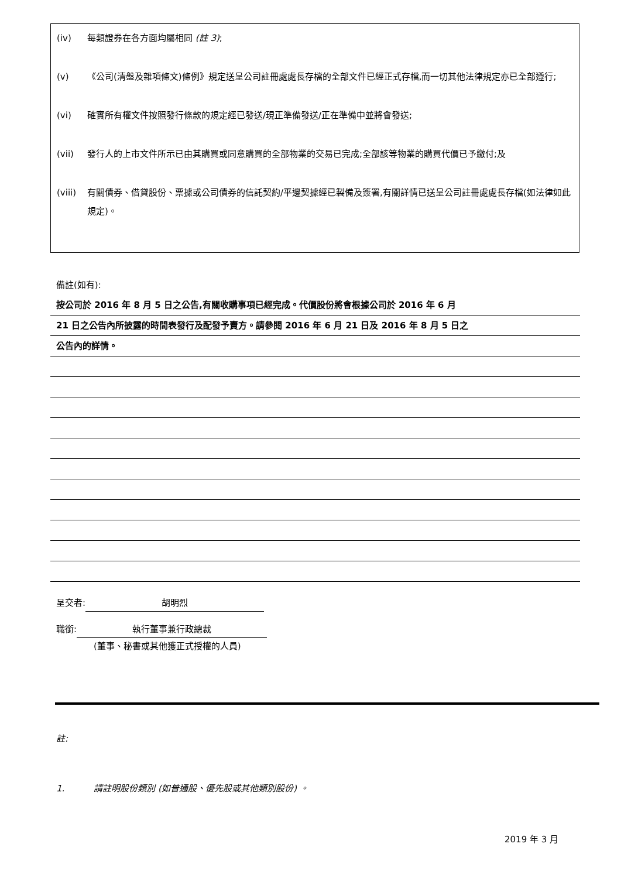(iv) 每類證券在各方面均屬相同 (註 3);
(v) 《公司(清盤及雜項條文)條例》規定送呈公司註冊處處長存檔的全部文件已經正式存檔,而一切其他法律規定亦已全部遵行;
(vi) 確實所有權文件按照發行條款的規定經已發送/現正準備發送/正在準備中並將會發送;
(vii) 發行人的上市文件所示已由其購買或同意購買的全部物業的交易已完成;全部該等物業的購買代價已予繳付;及
(viii) 有關債券、借貸股份、票據或公司債券的信託契約/平邊契據經已製備及簽署,有關詳情已送呈公司註冊處處長存檔(如法律如此規定)。
備註(如有):
按公司於 2016 年 8 月 5 日之公告,有關收購事項已經完成。代價股份將會根據公司於 2016 年 6 月
21 日之公告內所披露的時間表發行及配發予賣方。請參閱 2016 年 6 月 21 日及 2016 年 8 月 5 日之
公告內的詳情。
呈交者: 胡明烈
職銜: 執行董事兼行政總裁
(董事、秘書或其他獲正式授權的人員)
註:
1. 請註明股份類別 (如普通股、優先股或其他類別股份) 。
2019 年 3 月